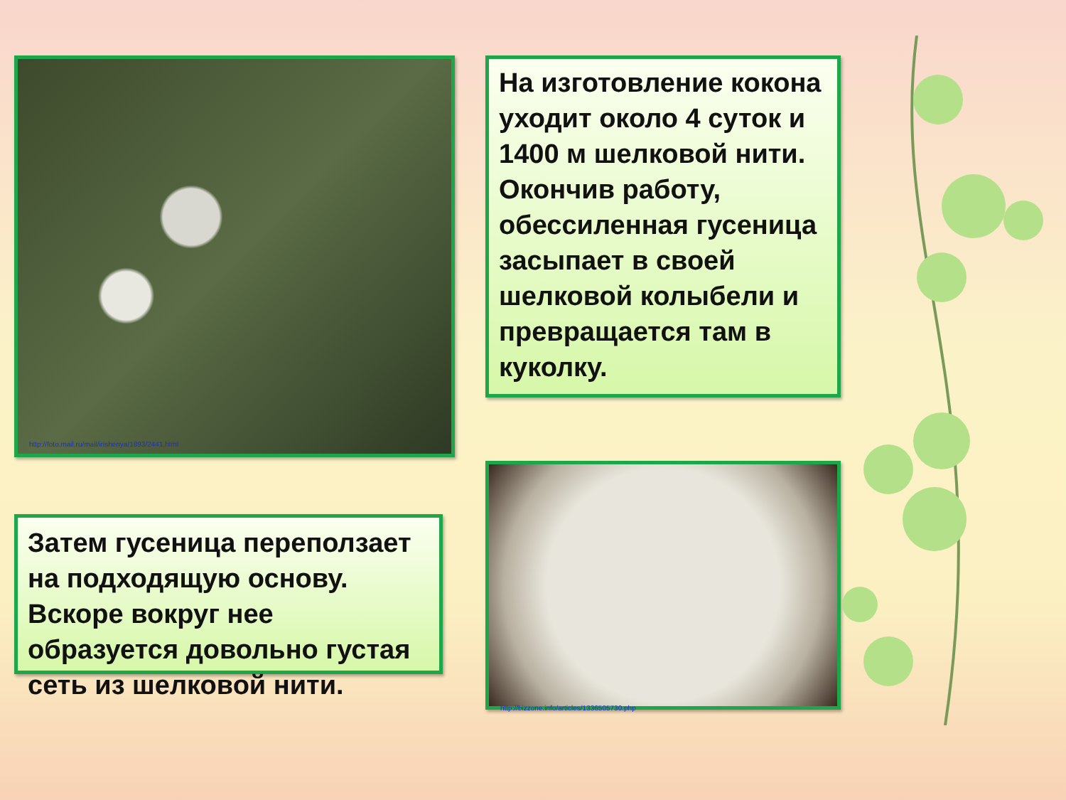http://foto.mail.ru/mail/irishenya/1893/2441.html
На изготовление кокона уходит около 4 суток и 1400 м шелковой нити. Окончив работу, обессиленная гусеница засыпает в своей шелковой колыбели и превращается там в куколку.
Затем гусеница переползает на подходящую основу. Вскоре вокруг нее образуется довольно густая сеть из шелковой нити.
http://bizzone.info/articles/1336505730.php